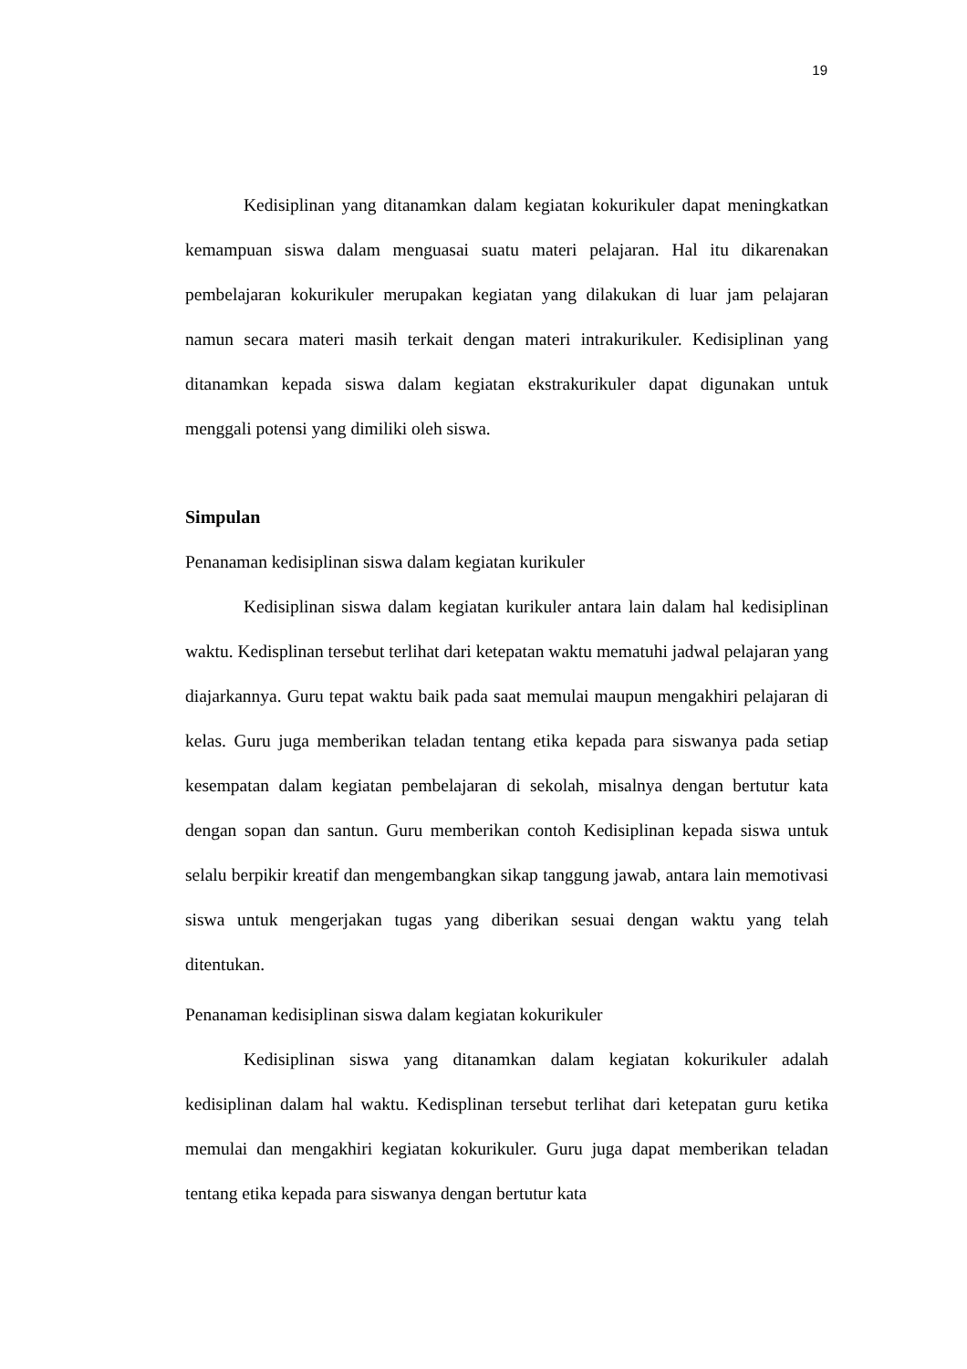19
Kedisiplinan yang ditanamkan dalam kegiatan kokurikuler dapat meningkatkan kemampuan siswa dalam menguasai suatu materi pelajaran. Hal itu dikarenakan pembelajaran kokurikuler merupakan kegiatan yang dilakukan di luar jam pelajaran namun secara materi masih terkait dengan materi intrakurikuler. Kedisiplinan yang ditanamkan kepada siswa dalam kegiatan ekstrakurikuler dapat digunakan untuk menggali potensi yang dimiliki oleh siswa.
Simpulan
Penanaman kedisiplinan siswa dalam kegiatan kurikuler
Kedisiplinan siswa dalam kegiatan kurikuler antara lain dalam hal kedisiplinan waktu. Kedisplinan tersebut terlihat dari ketepatan waktu mematuhi jadwal pelajaran yang diajarkannya. Guru tepat waktu baik pada saat memulai maupun mengakhiri pelajaran di kelas. Guru juga memberikan teladan tentang etika kepada para siswanya pada setiap kesempatan dalam kegiatan pembelajaran di sekolah, misalnya dengan bertutur kata dengan sopan dan santun. Guru memberikan contoh Kedisiplinan kepada siswa untuk selalu berpikir kreatif dan mengembangkan sikap tanggung jawab, antara lain memotivasi siswa untuk mengerjakan tugas yang diberikan sesuai dengan waktu yang telah ditentukan.
Penanaman kedisiplinan siswa dalam kegiatan kokurikuler
Kedisiplinan siswa yang ditanamkan dalam kegiatan kokurikuler adalah kedisiplinan dalam hal waktu. Kedisplinan tersebut terlihat dari ketepatan guru ketika memulai dan mengakhiri kegiatan kokurikuler. Guru juga dapat memberikan teladan tentang etika kepada para siswanya dengan bertutur kata